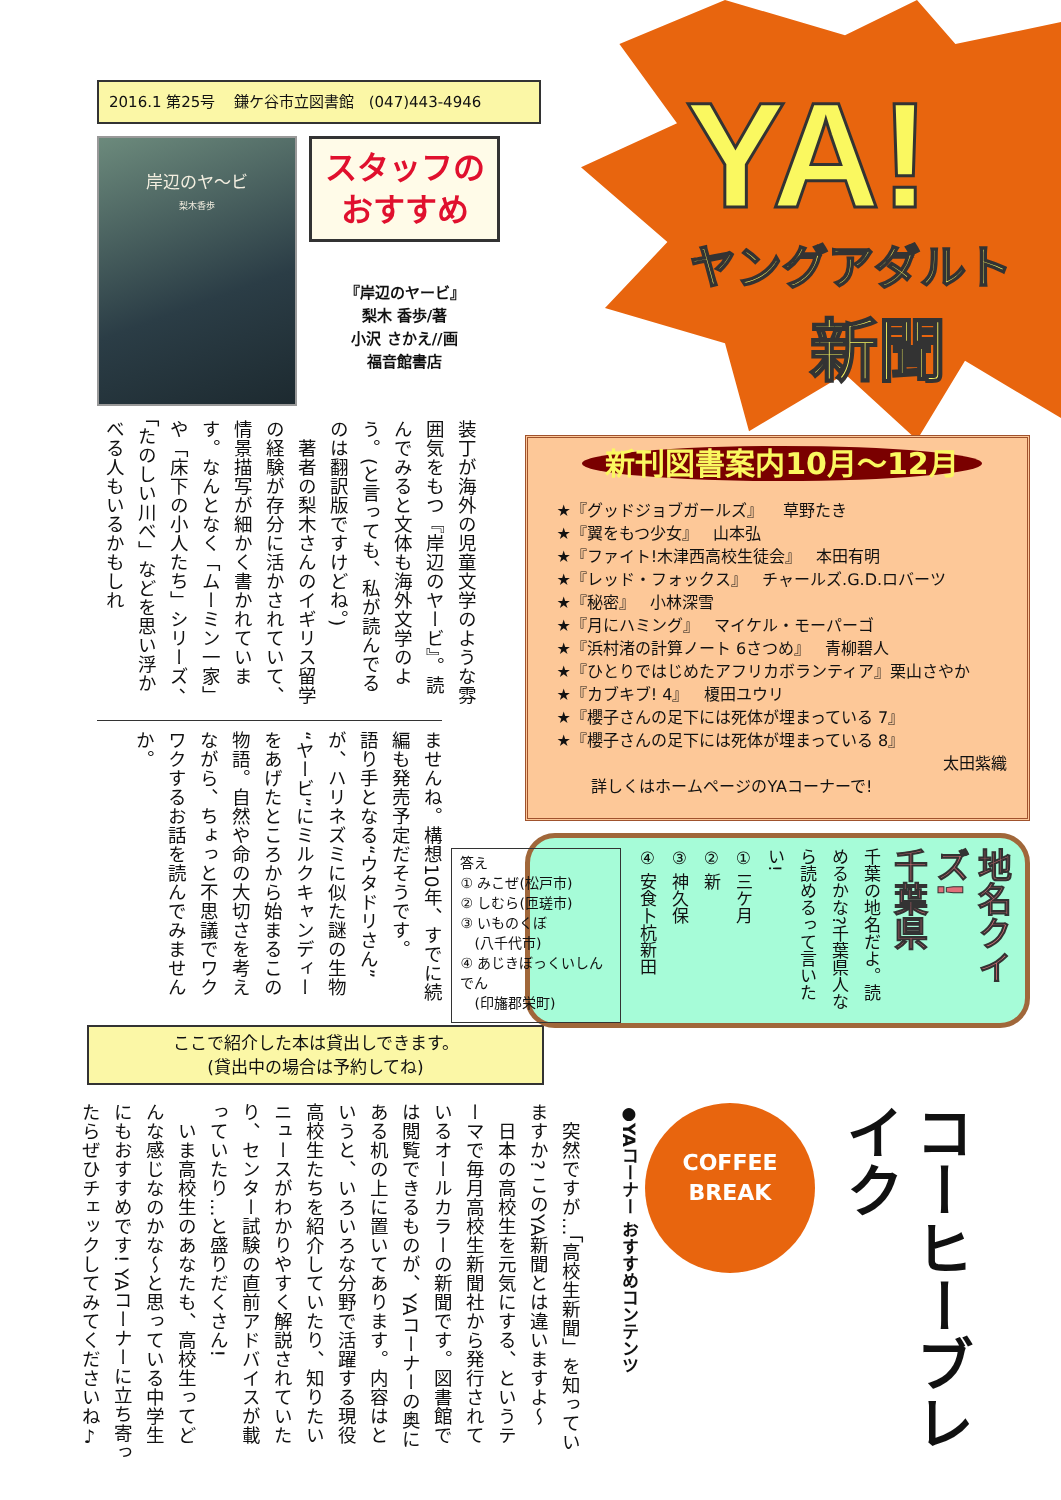2016.1 第25号 鎌ケ谷市立図書館 (047)443-4946
岸辺のヤ〜ビ
梨木香歩
スタッフの
おすすめ
『岸辺のヤービ』
梨木 香歩/著
小沢 さかえ//画
福音館書店
装丁が海外の児童文学のような雰囲気をもつ『岸辺のヤービ』。読んでみると文体も海外文学のよう。(と言っても、私が読んでるのは翻訳版ですけどね。)
　著者の梨木さんのイギリス留学の経験が存分に活かされていて、情景描写が細かく書かれています。なんとなく「ムーミン一家」や「床下の小人たち」シリーズ、「たのしい川べ」などを思い浮かべる人もいるかもしれ
ませんね。構想10年、すでに続編も発売予定だそうです。
語り手となる“ウタドリさん”が、ハリネズミに似た謎の生物“ヤービ”にミルクキャンディーをあげたところから始まるこの物語。自然や命の大切さを考えながら、ちょっと不思議でワクワクするお話を読んでみませんか。
ここで紹介した本は貸出しできます。
(貸出中の場合は予約してね)
YA!
ヤングアダルト
新聞
新刊図書案内10月〜12月
★『グッドジョブガールズ』 草野たき
★『翼をもつ少女』 山本弘
★『ファイト!木津西高校生徒会』 本田有明
★『レッド・フォックス』 チャールズ.G.D.ロバーツ
★『秘密』 小林深雪
★『月にハミング』 マイケル・モーパーゴ
★『浜村渚の計算ノート 6さつめ』 青柳碧人
★『ひとりではじめたアフリカボランティア』栗山さやか
★『カブキブ! 4』 榎田ユウリ
★『櫻子さんの足下には死体が埋まっている 7』
★『櫻子さんの足下には死体が埋まっている 8』
太田紫織
詳しくはホームページのYAコーナーで!
地名クイズ!
千葉県
千葉の地名だよ。読めるかな?千葉県人なら読めるって言いたい!
① 三ケ月
② 新
③ 神久保
④ 安食卜杭新田
答え
① みこぜ(松戸市)
② しむら(匝瑳市)
③ いものくぼ
　(八千代市)
④ あじきぼっくいしんでん
　(印旛郡栄町)
コーヒーブレイク
COFFEE
BREAK
●YAコーナー おすすめコンテンツ
　突然ですが…「高校生新聞」を知っていますか? このYA新聞とは違いますよ〜
　日本の高校生を元気にする、というテーマで毎月高校生新聞社から発行されているオールカラーの新聞です。図書館では閲覧できるものが、YAコーナーの奥にある机の上に置いてあります。内容はというと、いろいろな分野で活躍する現役高校生たちを紹介していたり、知りたいニュースがわかりやすく解説されていたり、センター試験の直前アドバイスが載っていたり…と盛りだくさん!
　いま高校生のあなたも、高校生ってどんな感じなのかな〜と思っている中学生にもおすすめです! YAコーナーに立ち寄ったらぜひチェックしてみてくださいね♪